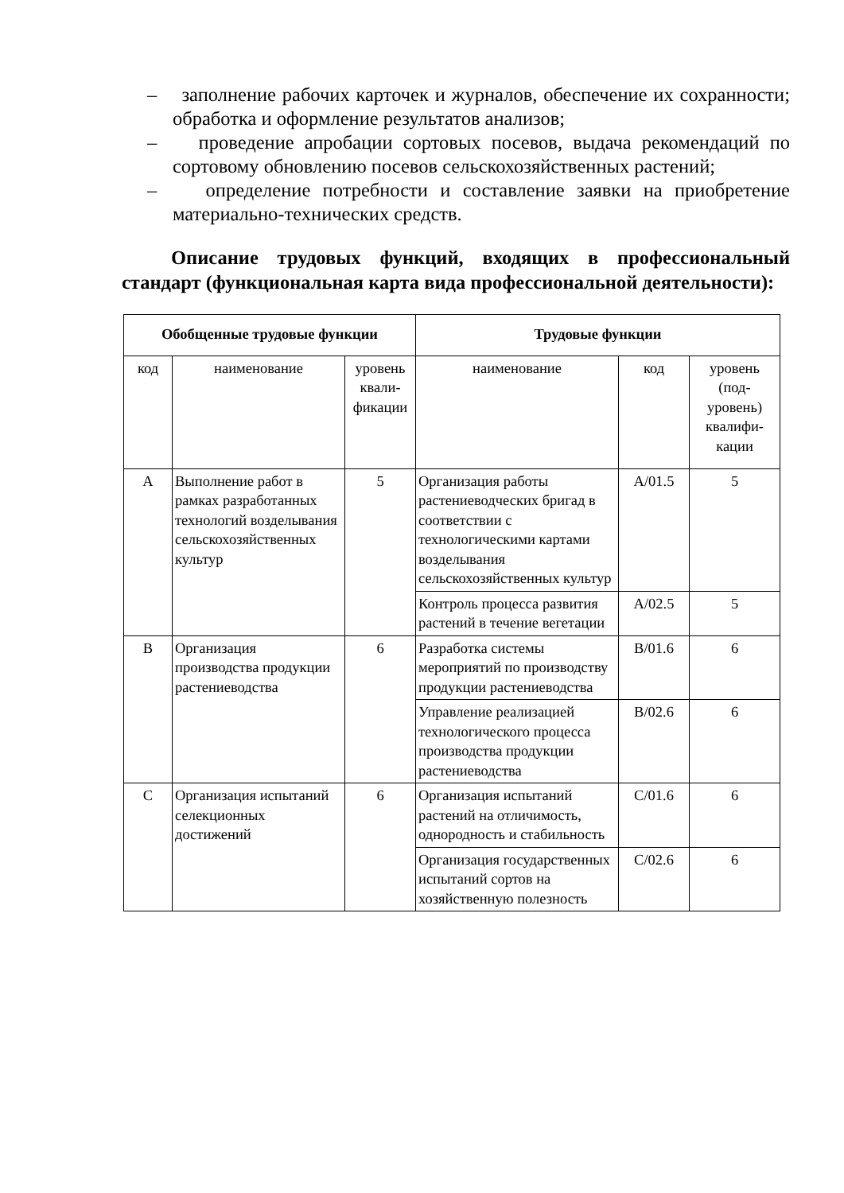– заполнение рабочих карточек и журналов, обеспечение их сохранности; обработка и оформление результатов анализов;
– проведение апробации сортовых посевов, выдача рекомендаций по сортовому обновлению посевов сельскохозяйственных растений;
– определение потребности и составление заявки на приобретение материально-технических средств.
Описание трудовых функций, входящих в профессиональный стандарт (функциональная карта вида профессиональной деятельности):
| Обобщенные трудовые функции | | | Трудовые функции | | |
| --- | --- | --- | --- | --- | --- |
| код | наименование | уровень квали-фикации | наименование | код | уровень (под-уровень) квалифи-кации |
| A | Выполнение работ в рамках разработанных технологий возделывания сельскохозяйственных культур | 5 | Организация работы растениеводческих бригад в соответствии с технологическими картами возделывания сельскохозяйственных культур | A/01.5 | 5 |
| | | | Контроль процесса развития растений в течение вегетации | A/02.5 | 5 |
| B | Организация производства продукции растениеводства | 6 | Разработка системы мероприятий по производству продукции растениеводства | B/01.6 | 6 |
| | | | Управление реализацией технологического процесса производства продукции растениеводства | B/02.6 | 6 |
| C | Организация испытаний селекционных достижений | 6 | Организация испытаний растений на отличимость, однородность и стабильность | C/01.6 | 6 |
| | | | Организация государственных испытаний сортов на хозяйственную полезность | C/02.6 | 6 |